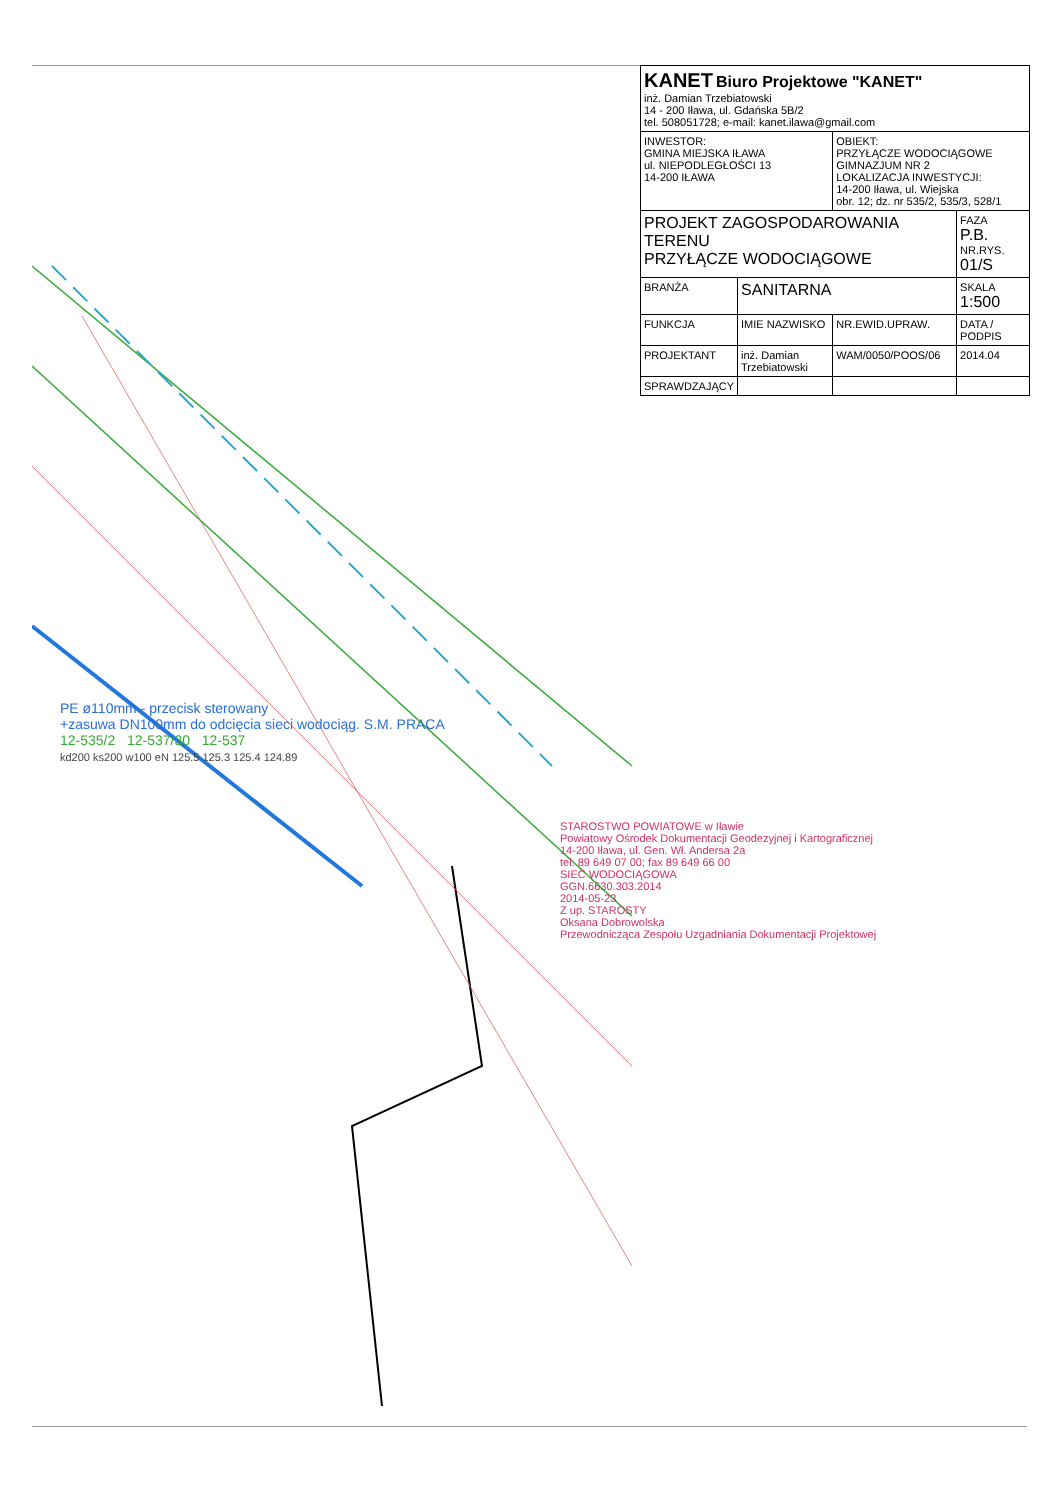| KANET Biuro Projektowe "KANET" inż. Damian Trzebiatowski 14 - 200 Iława, ul. Gdańska 5B/2 tel. 508051728; e-mail: kanet.ilawa@gmail.com | | | |
| INWESTOR: GMINA MIEJSKA IŁAWA ul. NIEPODLEGŁOŚCI 13 14-200 IŁAWA | | OBIEKT: PRZYŁĄCZE WODOCIĄGOWE GIMNAZJUM NR 2 LOKALIZACJA INWESTYCJI: 14-200 Iława, ul. Wiejska obr. 12; dz. nr 535/2, 535/3, 528/1 | |
| PROJEKT ZAGOSPODAROWANIA TERENU PRZYŁĄCZE WODOCIĄGOWE | | | FAZA P.B. NR.RYS. 01/S |
| BRANŻA | SANITARNA | | SKALA 1:500 |
| FUNKCJA | IMIE NAZWISKO | NR.EWID.UPRAW. | DATA / PODPIS |
| PROJEKTANT | inż. Damian Trzebiatowski | WAM/0050/POOS/06 | 2014.04 |
| SPRAWDZAJĄCY | | | |
PE ø110mm - przecisk sterowany
+zasuwa DN100mm do odcięcia sieci wodociąg. S.M. PRACA
12-535/2 12-537/30 12-537
kd200 ks200 w100 eN 125.5 125.3 125.4 124.89
STAROSTWO POWIATOWE w Iławie
Powiatowy Ośrodek Dokumentacji Geodezyjnej i Kartograficznej
14-200 Iława, ul. Gen. Wł. Andersa 2a
tel. 89 649 07 00; fax 89 649 66 00
SIEĆ WODOCIĄGOWA
GGN.6630.303.2014
2014-05-23
Z up. STAROSTY
Oksana Dobrowolska
Przewodnicząca Zespołu Uzgadniania Dokumentacji Projektowej